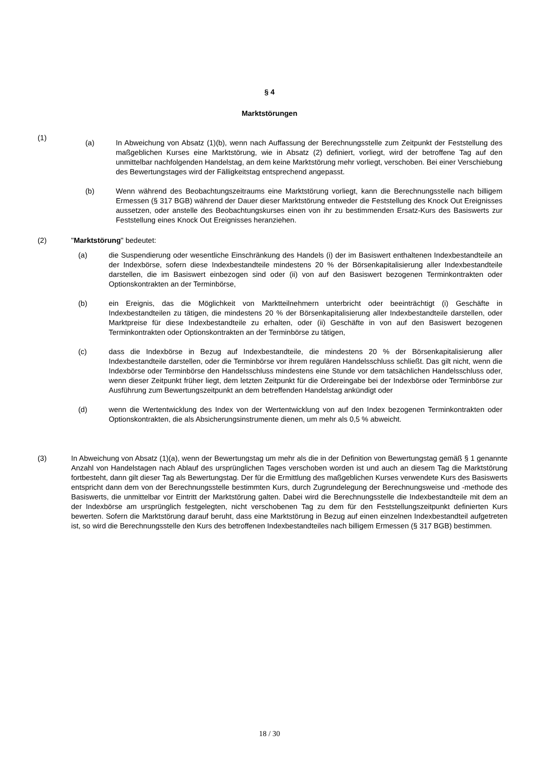§ 4
Marktstörungen
(1)
(a) In Abweichung von Absatz (1)(b), wenn nach Auffassung der Berechnungsstelle zum Zeitpunkt der Feststellung des maßgeblichen Kurses eine Marktstörung, wie in Absatz (2) definiert, vorliegt, wird der betroffene Tag auf den unmittelbar nachfolgenden Handelstag, an dem keine Marktstörung mehr vorliegt, verschoben. Bei einer Verschiebung des Bewertungstages wird der Fälligkeitstag entsprechend angepasst.
(b) Wenn während des Beobachtungszeitraums eine Marktstörung vorliegt, kann die Berechnungsstelle nach billigem Ermessen (§ 317 BGB) während der Dauer dieser Marktstörung entweder die Feststellung des Knock Out Ereignisses aussetzen, oder anstelle des Beobachtungskurses einen von ihr zu bestimmenden Ersatz-Kurs des Basiswerts zur Feststellung eines Knock Out Ereignisses heranziehen.
(2) "Marktstörung" bedeutet:
(a) die Suspendierung oder wesentliche Einschränkung des Handels (i) der im Basiswert enthaltenen Indexbestandteile an der Indexbörse, sofern diese Indexbestandteile mindestens 20 % der Börsenkapitalisierung aller Indexbestandteile darstellen, die im Basiswert einbezogen sind oder (ii) von auf den Basiswert bezogenen Terminkontrakten oder Optionskontrakten an der Terminbörse,
(b) ein Ereignis, das die Möglichkeit von Marktteilnehmern unterbricht oder beeinträchtigt (i) Geschäfte in Indexbestandteilen zu tätigen, die mindestens 20 % der Börsenkapitalisierung aller Indexbestandteile darstellen, oder Marktpreise für diese Indexbestandteile zu erhalten, oder (ii) Geschäfte in von auf den Basiswert bezogenen Terminkontrakten oder Optionskontrakten an der Terminbörse zu tätigen,
(c) dass die Indexbörse in Bezug auf Indexbestandteile, die mindestens 20 % der Börsenkapitalisierung aller Indexbestandteile darstellen, oder die Terminbörse vor ihrem regulären Handelsschluss schließt. Das gilt nicht, wenn die Indexbörse oder Terminbörse den Handelsschluss mindestens eine Stunde vor dem tatsächlichen Handelsschluss oder, wenn dieser Zeitpunkt früher liegt, dem letzten Zeitpunkt für die Ordereingabe bei der Indexbörse oder Terminbörse zur Ausführung zum Bewertungszeitpunkt an dem betreffenden Handelstag ankündigt oder
(d) wenn die Wertentwicklung des Index von der Wertentwicklung von auf den Index bezogenen Terminkontrakten oder Optionskontrakten, die als Absicherungsinstrumente dienen, um mehr als 0,5 % abweicht.
(3) In Abweichung von Absatz (1)(a), wenn der Bewertungstag um mehr als die in der Definition von Bewertungstag gemäß § 1 genannte Anzahl von Handelstagen nach Ablauf des ursprünglichen Tages verschoben worden ist und auch an diesem Tag die Marktstörung fortbesteht, dann gilt dieser Tag als Bewertungstag. Der für die Ermittlung des maßgeblichen Kurses verwendete Kurs des Basiswerts entspricht dann dem von der Berechnungsstelle bestimmten Kurs, durch Zugrundelegung der Berechnungsweise und -methode des Basiswerts, die unmittelbar vor Eintritt der Marktstörung galten. Dabei wird die Berechnungsstelle die Indexbestandteile mit dem an der Indexbörse am ursprünglich festgelegten, nicht verschobenen Tag zu dem für den Feststellungszeitpunkt definierten Kurs bewerten. Sofern die Marktstörung darauf beruht, dass eine Marktstörung in Bezug auf einen einzelnen Indexbestandteil aufgetreten ist, so wird die Berechnungsstelle den Kurs des betroffenen Indexbestandteiles nach billigem Ermessen (§ 317 BGB) bestimmen.
18 / 30